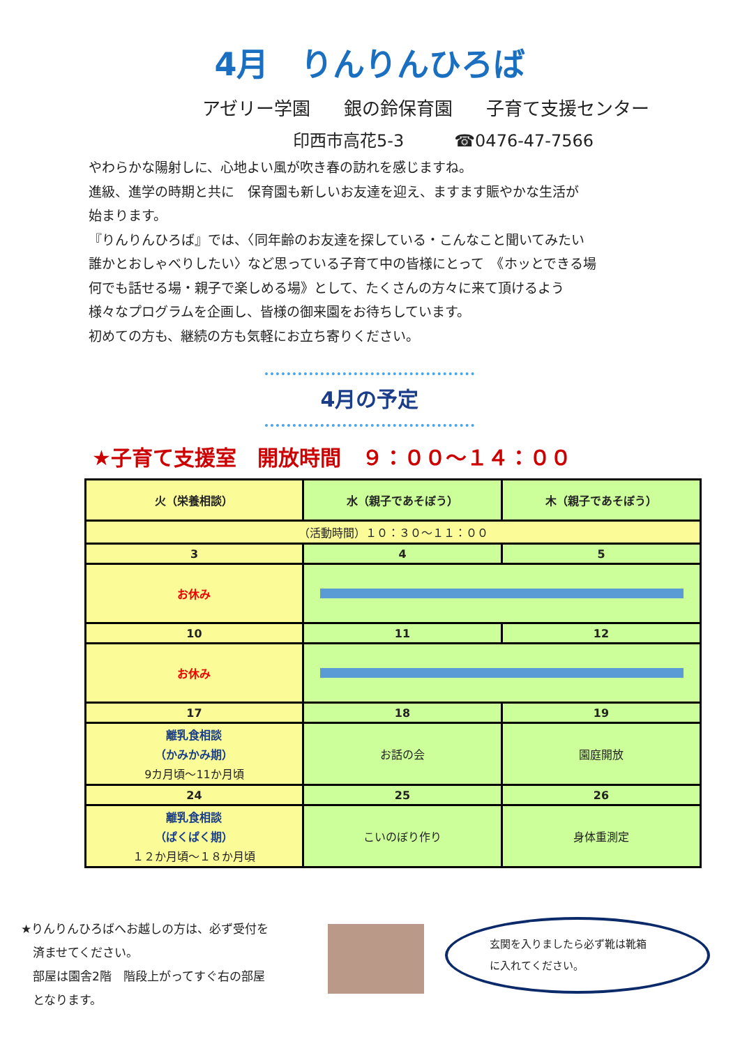4月　りんりんひろば
アゼリー学園 銀の鈴保育園 子育て支援センター
印西市高花5-3　　　☎0476-47-7566
やわらかな陽射しに、心地よい風が吹き春の訪れを感じますね。
進級、進学の時期と共に　保育園も新しいお友達を迎え、ますます賑やかな生活が
始まります。
『りんりんひろば』では、〈同年齢のお友達を探している・こんなこと聞いてみたい
誰かとおしゃべりしたい〉など思っている子育て中の皆様にとって　《ホッとできる場
何でも話せる場・親子で楽しめる場》として、たくさんの方々に来て頂けるよう
様々なプログラムを企画し、皆様の御来園をお待ちしています。
初めての方も、継続の方も気軽にお立ち寄りください。
4月の予定
★子育て支援室　開放時間　９：００～１４：００
| 火（栄養相談） | 水（親子であそぼう） | 木（親子であそぼう） |
| （活動時間）１０：３０～１１：００ | | |
| 3 | 4 | 5 |
| お休み | | |
| 10 | 11 | 12 |
| お休み | | |
| 17 | 18 | 19 |
| 離乳食相談 （かみかみ期） 9カ月頃～11か月頃 | お話の会 | 園庭開放 |
| 24 | 25 | 26 |
| 離乳食相談 （ぱくぱく期） １２か月頃～１８か月頃 | こいのぼり作り | 身体重測定 |
★りんりんひろばへお越しの方は、必ず受付を
　済ませてください。
　部屋は園舎2階　階段上がってすぐ右の部屋
　となります。
玄関を入りましたら必ず靴は靴箱
に入れてください。